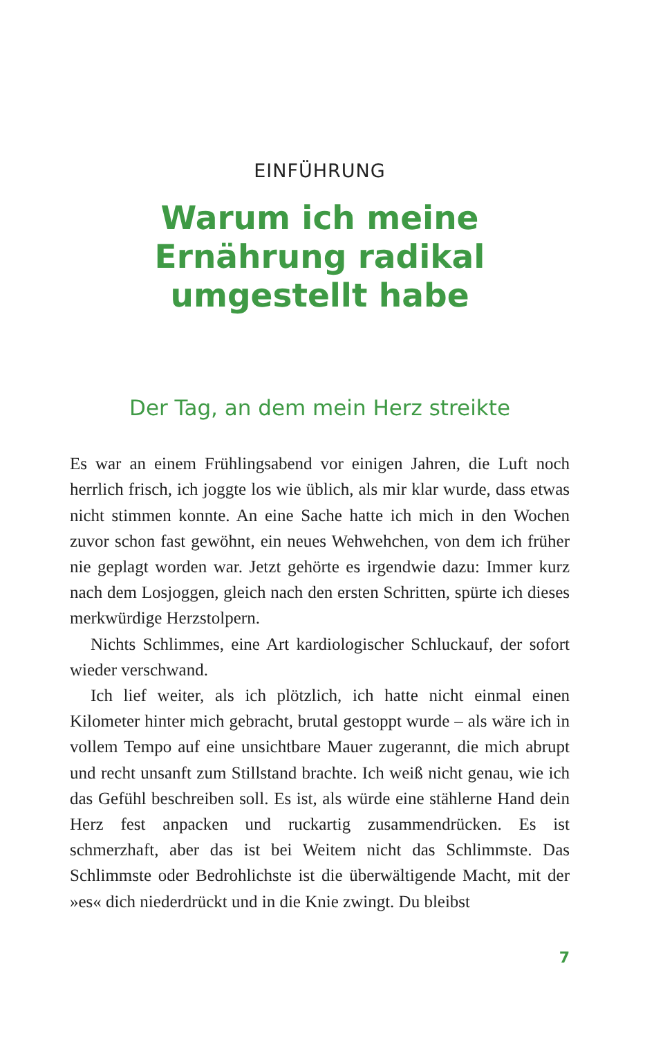EINFÜHRUNG
Warum ich meine
Ernährung radikal
umgestellt habe
Der Tag, an dem mein Herz streikte
Es war an einem Frühlingsabend vor einigen Jahren, die Luft noch herrlich frisch, ich joggte los wie üblich, als mir klar wurde, dass etwas nicht stimmen konnte. An eine Sache hatte ich mich in den Wochen zuvor schon fast gewöhnt, ein neues Wehwehchen, von dem ich früher nie geplagt worden war. Jetzt gehörte es irgendwie dazu: Immer kurz nach dem Losjoggen, gleich nach den ersten Schritten, spürte ich dieses merkwürdige Herzstolpern.
Nichts Schlimmes, eine Art kardiologischer Schluckauf, der sofort wieder verschwand.
Ich lief weiter, als ich plötzlich, ich hatte nicht einmal einen Kilometer hinter mich gebracht, brutal gestoppt wurde – als wäre ich in vollem Tempo auf eine unsichtbare Mauer zugerannt, die mich abrupt und recht unsanft zum Stillstand brachte. Ich weiß nicht genau, wie ich das Gefühl beschreiben soll. Es ist, als würde eine stählerne Hand dein Herz fest anpacken und ruckartig zusammendrücken. Es ist schmerzhaft, aber das ist bei Weitem nicht das Schlimmste. Das Schlimmste oder Bedrohlichste ist die überwältigende Macht, mit der »es« dich niederdrückt und in die Knie zwingt. Du bleibst
7